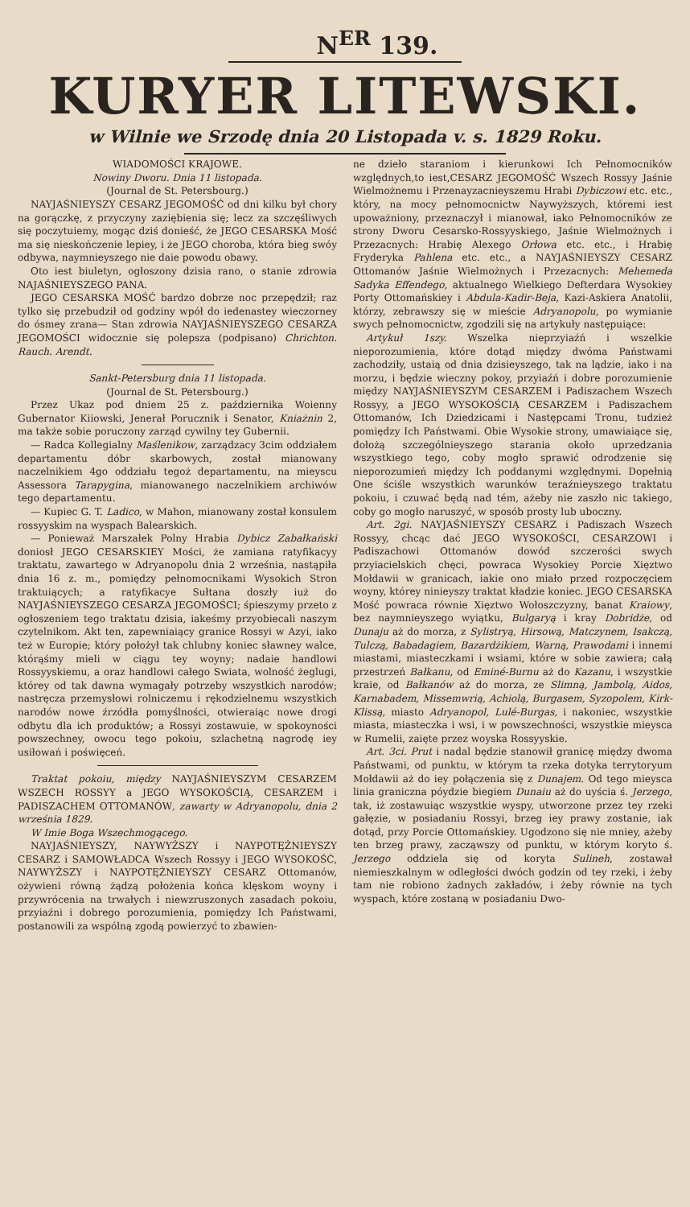N<sup>ER</sup> 139.
KURYER LITEWSKI.
w Wilnie we Srzodę dnia 20 Listopada v. s. 1829 Roku.
WIADOMOŚCI KRAJOWE.
Nowiny Dworu. Dnia 11 listopada.
(Journal de St. Petersbourg.)
NAYJAŚNIEYSZY CESARZ JEGOMOŚĆ od dni kilku był chory na gorączkę, z przyczyny zaziębienia się; lecz za szczęśliwych się poczytuiemy, mogąc dziś donieść, że JEGO CESARSKA Mość ma się nieskończenie lepiey, i że JEGO choroba, która bieg swóy odbywa, naymnieyszego nie daie powodu obawy.
Oto iest biuletyn, ogłoszony dzisia rano, o stanie zdrowia NAJAŚNIEYSZEGO PANA.
JEGO CESARSKA MOŚĆ bardzo dobrze noc przepędził; raz tylko się przebudził od godziny wpół do iedenastey wieczorney do ósmey zrana— Stan zdrowia NAYJAŚNIEYSZEGO CESARZA JEGOMOŚCI widocznie się polepsza (podpisano) Chrichton. Rauch. Arendt.
Sankt-Petersburg dnia 11 listopada.
(Journal de St. Petersbourg.)
Przez Ukaz pod dniem 25 z. października Woienny Gubernator Kiiowski, Jenerał Porucznik i Senator, Kniażnin 2, ma także sobie poruczony zarząd cywilny tey Gubernii.
— Radca Kollegialny Maślenikow, zarządzacy 3cim oddziałem departamentu dóbr skarbowych, został mianowany naczelnikiem 4go oddziału tegoż departamentu, na mieyscu Assessora Tarapygina, mianowanego naczelnikiem archiwów tego departamentu.
— Kupiec G. T. Ladico, w Mahon, mianowany został konsulem rossyyskim na wyspach Balearskich.
— Ponieważ Marszałek Polny Hrabia Dybicz Zabałkański doniosł JEGO CESARSKIEY Mości, że zamiana ratyfikacyy traktatu, zawartego w Adryanopolu dnia 2 września, nastąpiła dnia 16 z. m., pomiędzy pełnomocnikami Wysokich Stron traktuiących; a ratyfikacye Sułtana doszły iuż do NAYJAŚNIEYSZEGO CESARZA JEGOMOŚCI; śpieszymy przeto z ogłoszeniem tego traktatu dzisia, iakeśmy przyobiecali naszym czytelnikom. Akt ten, zapewniaiący granice Rossyi w Azyi, iako też w Europie; który położył tak chlubny koniec sławney walce, którąśmy mieli w ciągu tey woyny; nadaie handlowi Rossyyskiemu, a oraz handlowi całego Swiata, wolność żeglugi, którey od tak dawna wymagały potrzeby wszystkich narodów; nastręcza przemysłowi rolniczemu i rękodzielnemu wszystkich narodów nowe źrzódła pomyślności, otwieraiąc nowe drogi odbytu dla ich produktów; a Rossyi zostawuie, w spokoyności powszechney, owocu tego pokoiu, szlachetną nagrodę iey usiłowań i poświęceń.
Traktat pokoiu, między NAYJAŚNIEYSZYM CESARZEM WSZECH ROSSYY a JEGO WYSOKOŚCIĄ, CESARZEM i PADISZACHEM OTTOMANÓW, zawarty w Adryanopolu, dnia 2 września 1829.
W Imie Boga Wszechmogącego.
NAYJAŚNIEYSZY, NAYWYŻSZY i NAYPOTĘŻNIEYSZY CESARZ i SAMOWŁADCA Wszech Rossyy i JEGO WYSOKOŚĆ, NAYWYŻSZY i NAYPOTĘŻNIEYSZY CESARZ Ottomanów, ożywieni równą żądzą położenia końca klęskom woyny i przywrócenia na trwałych i niewzruszonych zasadach pokoiu, przyiaźni i dobrego porozumienia, pomiędzy Ich Państwami, postanowili za wspólną zgodą powierzyć to zbawien-
ne dzieło staraniom i kierunkowi Ich Pełnomocników względnych,to iest,CESARZ JEGOMOŚĆ Wszech Rossyy Jaśnie Wielmożnemu i Przenayzacnieyszemu Hrabi Dybiczowi etc. etc., który, na mocy pełnomocnictw Naywyższych, któremi iest upoważniony, przeznaczył i mianował, iako Pełnomocników ze strony Dworu Cesarsko-Rossyyskiego, Jaśnie Wielmożnych i Przezacnych: Hrabię Alexego Orłowa etc. etc., i Hrabię Fryderyka Pahlena etc. etc., a NAYJAŚNIEYSZY CESARZ Ottomanów Jaśnie Wielmożnych i Przezacnych: Mehemeda Sadyka Effendego, aktualnego Wielkiego Defterdara Wysokiey Porty Ottomańskiey i Abdula-Kadir-Beja, Kazi-Askiera Anatolii, którzy, zebrawszy się w mieście Adryanopolu, po wymianie swych pełnomocnictw, zgodzili się na artykuły następuiące:
Artykuł 1szy. Wszelka nieprzyiaźń i wszelkie nieporozumienia, które dotąd między dwóma Państwami zachodziły, ustaią od dnia dzisieyszego, tak na lądzie, iako i na morzu, i będzie wieczny pokoy, przyiaźń i dobre porozumienie między NAYJAŚNIEYSZYM CESARZEM i Padiszachem Wszech Rossyy, a JEGO WYSOKOŚCIĄ CESARZEM i Padiszachem Ottomanów, Ich Dziedzicami i Następcami Tronu, tudzież pomiędzy Ich Państwami. Obie Wysokie strony, umawiaiące się, dołożą szczególnieyszego starania około uprzedzania wszystkiego tego, coby mogło sprawić odrodzenie się nieporozumień między Ich poddanymi względnymi. Dopełnią One ściśle wszystkich warunków teraźnieyszego traktatu pokoiu, i czuwać będą nad tém, ażeby nie zaszło nic takiego, coby go mogło naruszyć, w sposób prosty lub uboczny.
Art. 2gi. NAYJAŚNIEYSZY CESARZ i Padiszach Wszech Rossyy, chcąc dać JEGO WYSOKOŚCI, CESARZOWI i Padiszachowi Ottomanów dowód szczerości swych przyiacielskich chęci, powraca Wysokiey Porcie Xięztwo Mołdawii w granicach, iakie ono miało przed rozpoczęciem woyny, którey ninieyszy traktat kładzie koniec. JEGO CESARSKA Mość powraca równie Xięztwo Wołoszczyzny, banat Kraiowy, bez naymnieyszego wyiątku, Bulgaryą i kray Dobridże, od Dunaju aż do morza, z Sylistryą, Hirsową, Matczynem, Isakczą, Tulczą, Babadagiem, Bazardżikiem, Warną, Prawodami i innemi miastami, miasteczkami i wsiami, które w sobie zawiera; całą przestrzeń Bałkanu, od Eminé-Burnu aż do Kazanu, i wszystkie kraie, od Bałkanów aż do morza, ze Slimną, Jambolą, Aidos, Karnabadem, Missemwrią, Achiolą, Burgasem, Syzopolem, Kirk-Klissą, miasto Adryanopol, Lulé-Burgas, i nakoniec, wszystkie miasta, miasteczka i wsi, i w powszechności, wszystkie mieysca w Rumelii, zaięte przez woyska Rossyyskie.
Art. 3ci. Prut i nadal będzie stanowił granicę między dwoma Państwami, od punktu, w którym ta rzeka dotyka terrytoryum Mołdawii aż do iey połączenia się z Dunajem. Od tego mieysca linia graniczna póydzie biegiem Dunaiu aż do uyścia ś. Jerzego, tak, iż zostawuiąc wszystkie wyspy, utworzone przez tey rzeki gałęzie, w posiadaniu Rossyi, brzeg iey prawy zostanie, iak dotąd, przy Porcie Ottomańskiey. Ugodzono się nie mniey, ażeby ten brzeg prawy, zacząwszy od punktu, w którym koryto ś. Jerzego oddziela się od koryta Sulineh, zostawał niemieszkalnym w odległości dwóch godzin od tey rzeki, i żeby tam nie robiono żadnych zakładów, i żeby równie na tych wyspach, które zostaną w posiadaniu Dwo-